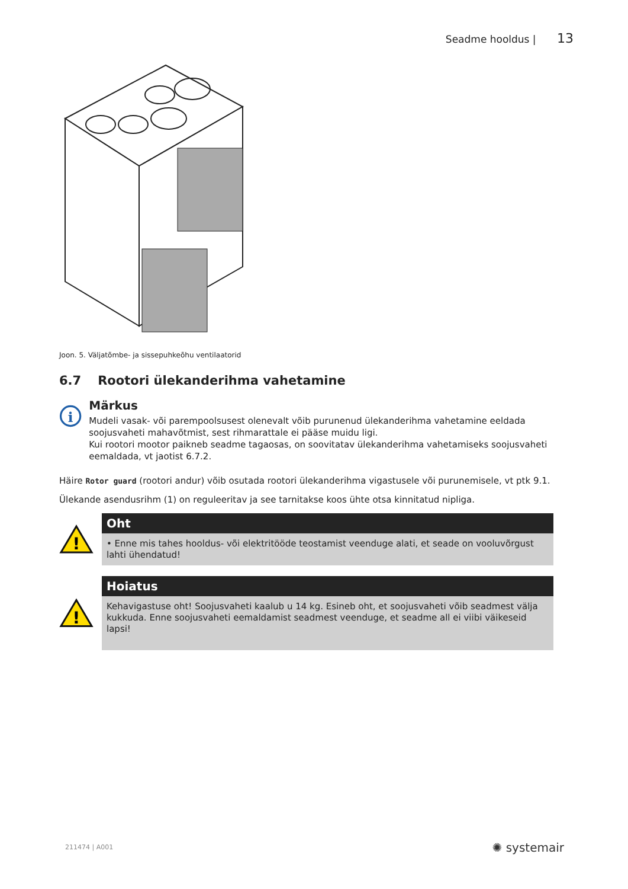Seadme hooldus | 13
Joon. 5. Väljatõmbe- ja sissepuhkeõhu ventilaatorid
6.7 Rootori ülekanderihma vahetamine
i
Märkus
Mudeli vasak- või parempoolsusest olenevalt võib purunenud ülekanderihma vahetamine eeldada soojusvaheti mahavõtmist, sest rihmarattale ei pääse muidu ligi.
Kui rootori mootor paikneb seadme tagaosas, on soovitatav ülekanderihma vahetamiseks soojusvaheti eemaldada, vt jaotist 6.7.2.
Häire Rotor guard (rootori andur) võib osutada rootori ülekanderihma vigastusele või purunemisele, vt ptk 9.1.
Ülekande asendusrihm (1) on reguleeritav ja see tarnitakse koos ühte otsa kinnitatud nipliga.
!
Oht
• Enne mis tahes hooldus- või elektritööde teostamist veenduge alati, et seade on vooluvõrgust lahti ühendatud!
!
Hoiatus
Kehavigastuse oht! Soojusvaheti kaalub u 14 kg. Esineb oht, et soojusvaheti võib seadmest välja kukkuda. Enne soojusvaheti eemaldamist seadmest veenduge, et seadme all ei viibi väikeseid lapsi!
211474 | A001 ✺ systemair